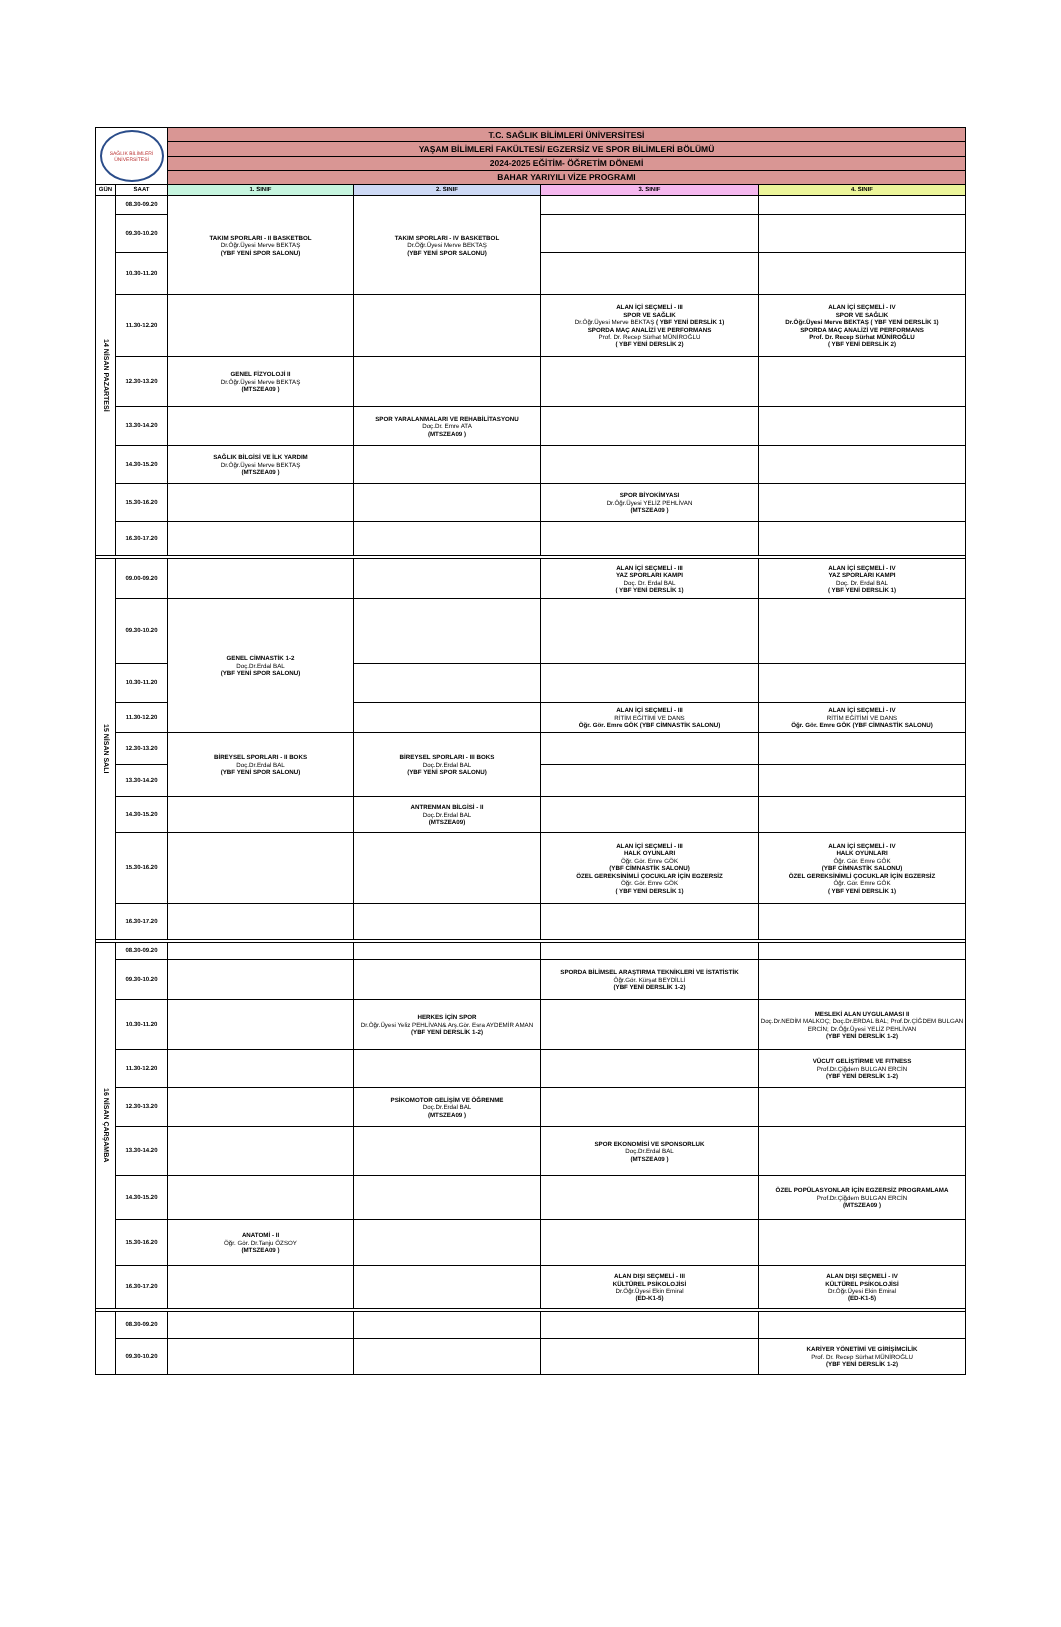| SAĞLIK BİLİMLERİ ÜNİVERSİTESİ | | T.C. SAĞLIK BİLİMLERİ ÜNİVERSİTESİ | | | |
| | | YAŞAM BİLİMLERİ FAKÜLTESİ/ EGZERSİZ VE SPOR BİLİMLERİ BÖLÜMÜ | | | |
| | | 2024-2025 EĞİTİM- ÖĞRETİM DÖNEMİ | | | |
| | | BAHAR YARIYILI VİZE PROGRAMI | | | |
| GÜN | SAAT | 1. SINIF | 2. SINIF | 3. SINIF | 4. SINIF |
| 14 NİSAN PAZARTESİ | 08.30-09.20 | TAKIM SPORLARI - II BASKETBOL Dr.Öğr.Üyesi Merve BEKTAŞ (YBF YENİ SPOR SALONU) | TAKIM SPORLARI - IV BASKETBOL Dr.Öğr.Üyesi Merve BEKTAŞ (YBF YENİ SPOR SALONU) | | |
| | 09.30-10.20 | | | | |
| | 10.30-11.20 | | | | |
| | 11.30-12.20 | | | ALAN İÇİ SEÇMELİ - III SPOR VE SAĞLIK Dr.Öğr.Üyesi Merve BEKTAŞ ( YBF YENİ DERSLİK 1) SPORDA MAÇ ANALİZİ VE PERFORMANS Prof. Dr. Recep Sürhat MÜNİROĞLU ( YBF YENİ DERSLİK 2) | ALAN İÇİ SEÇMELİ - IV SPOR VE SAĞLIK Dr.Öğr.Üyesi Merve BEKTAŞ ( YBF YENİ DERSLİK 1) SPORDA MAÇ ANALİZİ VE PERFORMANS Prof. Dr. Recep Sürhat MÜNİROĞLU ( YBF YENİ DERSLİK 2) |
| | 12.30-13.20 | GENEL FİZYOLOJİ II Dr.Öğr.Üyesi Merve BEKTAŞ (MTSZEA09 ) | | | |
| | 13.30-14.20 | | SPOR YARALANMALARI VE REHABİLİTASYONU Doç.Dr. Emre ATA (MTSZEA09 ) | | |
| | 14.30-15.20 | SAĞLIK BİLGİSİ VE İLK YARDIM Dr.Öğr.Üyesi Merve BEKTAŞ (MTSZEA09 ) | | | |
| | 15.30-16.20 | | | SPOR BİYOKİMYASI Dr.Öğr.Üyesi YELİZ PEHLİVAN (MTSZEA09 ) | |
| | 16.30-17.20 | | | | |
| 15 NİSAN SALI | 09.00-09.20 | | | ALAN İÇİ SEÇMELİ - III YAZ SPORLARI KAMPI Doç. Dr. Erdal BAL ( YBF YENİ DERSLİK 1) | ALAN İÇİ SEÇMELİ - IV YAZ SPORLARI KAMPI Doç. Dr. Erdal BAL ( YBF YENİ DERSLİK 1) |
| | 09.30-10.20 | GENEL CİMNASTİK 1-2 Doç.Dr.Erdal BAL (YBF YENİ SPOR SALONU) | | | |
| | 10.30-11.20 | | | | |
| | 11.30-12.20 | | | ALAN İÇİ SEÇMELİ - III RİTİM EĞİTİMİ VE DANS Öğr. Gör. Emre GÖK (YBF CİMNASTİK SALONU) | ALAN İÇİ SEÇMELİ - IV RİTİM EĞİTİMİ VE DANS Öğr. Gör. Emre GÖK (YBF CİMNASTİK SALONU) |
| | 12.30-13.20 | BİREYSEL SPORLARI - II BOKS Doç.Dr.Erdal BAL (YBF YENİ SPOR SALONU) | BİREYSEL SPORLARI - III BOKS Doç.Dr.Erdal BAL (YBF YENİ SPOR SALONU) | | |
| | 13.30-14.20 | | | | |
| | 14.30-15.20 | | ANTRENMAN BİLGİSİ - II Doç.Dr.Erdal BAL (MTSZEA09) | | |
| | 15.30-16.20 | | | ALAN İÇİ SEÇMELİ - III HALK OYUNLARI Öğr. Gör. Emre GÖK (YBF CİMNASTİK SALONU) ÖZEL GEREKSİNİMLİ ÇOCUKLAR İÇİN EGZERSİZ Öğr. Gör. Emre GÖK ( YBF YENİ DERSLİK 1) | ALAN İÇİ SEÇMELİ - IV HALK OYUNLARI Öğr. Gör. Emre GÖK (YBF CİMNASTİK SALONU) ÖZEL GEREKSİNİMLİ ÇOCUKLAR İÇİN EGZERSİZ Öğr. Gör. Emre GÖK ( YBF YENİ DERSLİK 1) |
| | 16.30-17.20 | | | | |
| 16 NİSAN ÇARŞAMBA | 08.30-09.20 | | | | |
| | 09.30-10.20 | | | SPORDA BİLİMSEL ARAŞTIRMA TEKNİKLERİ VE İSTATİSTİK Öğr.Gör. Kürşat BEYDİLLİ (YBF YENİ DERSLİK 1-2) | |
| | 10.30-11.20 | | HERKES İÇİN SPOR Dr.Öğr.Üyesi Yeliz PEHLİVAN& Arş.Gör. Esra AYDEMİR AMAN (YBF YENİ DERSLİK 1-2) | | MESLEKİ ALAN UYGULAMASI II Doç.Dr.NEDİM MALKOÇ; Doç.Dr.ERDAL BAL; Prof.Dr.ÇİĞDEM BULGAN ERCİN; Dr.Öğr.Üyesi YELİZ PEHLİVAN (YBF YENİ DERSLİK 1-2) |
| | 11.30-12.20 | | | | VÜCUT GELİŞTİRME VE FITNESS Prof.Dr.Çiğdem BULGAN ERCİN (YBF YENİ DERSLİK 1-2) |
| | 12.30-13.20 | | PSİKOMOTOR GELİŞİM VE ÖĞRENME Doç.Dr.Erdal BAL (MTSZEA09 ) | | |
| | 13.30-14.20 | | | SPOR EKONOMİSİ VE SPONSORLUK Doç.Dr.Erdal BAL (MTSZEA09 ) | |
| | 14.30-15.20 | | | | ÖZEL POPÜLASYONLAR İÇİN EGZERSİZ PROGRAMLAMA Prof.Dr.Çiğdem BULGAN ERCİN (MTSZEA09 ) |
| | 15.30-16.20 | ANATOMİ - II Öğr. Gör. Dr.Tanju ÖZSOY (MTSZEA09 ) | | | |
| | 16.30-17.20 | | | ALAN DIŞI SEÇMELİ - III KÜLTÜREL PSİKOLOJİSİ Dr.Öğr.Üyesi Ekin Emiral (ED-K1-5) | ALAN DIŞI SEÇMELİ - IV KÜLTÜREL PSİKOLOJİSİ Dr.Öğr.Üyesi Ekin Emiral (ED-K1-5) |
| | 08.30-09.20 | | | | |
| | 09.30-10.20 | | | | KARİYER YÖNETİMİ VE GİRİŞİMCİLİK Prof. Dr. Recep Sürhat MÜNİROĞLU (YBF YENİ DERSLİK 1-2) |